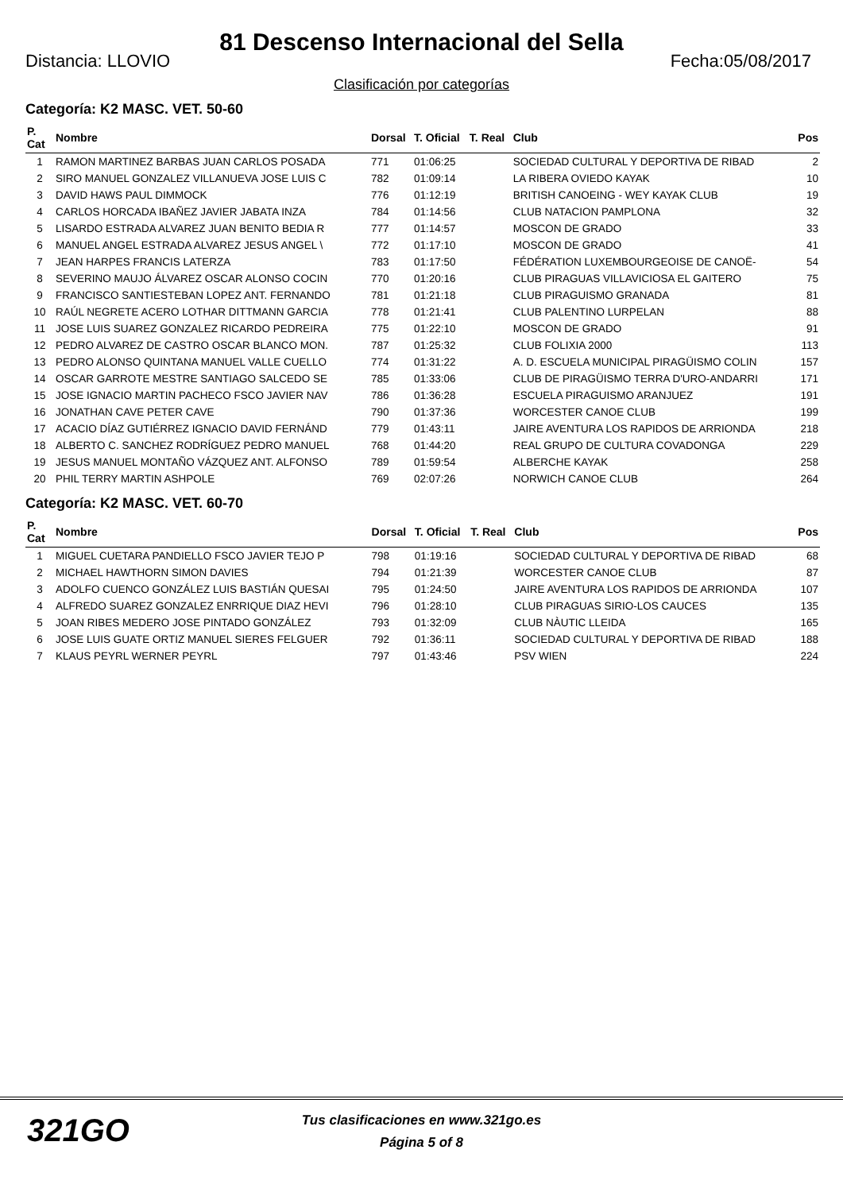81 Descenso Internacional del Sella
Distancia: LLOVIO Fecha:05/08/2017
Clasificación por categorías
Categoría: K2 MASC. VET. 50-60
| P. Cat | Nombre | Dorsal | T. Oficial | T. Real | Club | Pos |
| --- | --- | --- | --- | --- | --- | --- |
| 1 | RAMON MARTINEZ BARBAS JUAN CARLOS POSADA | 771 | 01:06:25 | | SOCIEDAD CULTURAL Y DEPORTIVA DE RIBAD | 2 |
| 2 | SIRO MANUEL GONZALEZ VILLANUEVA JOSE LUIS C | 782 | 01:09:14 | | LA RIBERA OVIEDO KAYAK | 10 |
| 3 | DAVID HAWS PAUL DIMMOCK | 776 | 01:12:19 | | BRITISH CANOEING - WEY KAYAK CLUB | 19 |
| 4 | CARLOS HORCADA IBAÑEZ JAVIER JABATA INZA | 784 | 01:14:56 | | CLUB NATACION PAMPLONA | 32 |
| 5 | LISARDO ESTRADA ALVAREZ JUAN BENITO BEDIA R | 777 | 01:14:57 | | MOSCON DE GRADO | 33 |
| 6 | MANUEL ANGEL ESTRADA ALVAREZ JESUS ANGEL \ | 772 | 01:17:10 | | MOSCON DE GRADO | 41 |
| 7 | JEAN HARPES FRANCIS LATERZA | 783 | 01:17:50 | | FÉDÉRATION LUXEMBOURGEOISE DE CANOË- | 54 |
| 8 | SEVERINO MAUJO ÁLVAREZ OSCAR ALONSO COCIN | 770 | 01:20:16 | | CLUB PIRAGUAS VILLAVICIOSA EL GAITERO | 75 |
| 9 | FRANCISCO SANTIESTEBAN LOPEZ ANT. FERNANDO | 781 | 01:21:18 | | CLUB PIRAGUISMO GRANADA | 81 |
| 10 | RAÚL NEGRETE ACERO LOTHAR DITTMANN GARCIA | 778 | 01:21:41 | | CLUB PALENTINO LURPELAN | 88 |
| 11 | JOSE LUIS SUAREZ GONZALEZ RICARDO PEDREIRA | 775 | 01:22:10 | | MOSCON DE GRADO | 91 |
| 12 | PEDRO ALVAREZ DE CASTRO OSCAR BLANCO MON. | 787 | 01:25:32 | | CLUB FOLIXIA 2000 | 113 |
| 13 | PEDRO ALONSO QUINTANA MANUEL VALLE CUELLO | 774 | 01:31:22 | | A. D. ESCUELA MUNICIPAL PIRAGÜISMO COLIN | 157 |
| 14 | OSCAR GARROTE MESTRE SANTIAGO SALCEDO SE | 785 | 01:33:06 | | CLUB DE PIRAGÜISMO TERRA D'URO-ANDARRI | 171 |
| 15 | JOSE IGNACIO MARTIN PACHECO FSCO JAVIER NAV | 786 | 01:36:28 | | ESCUELA PIRAGUISMO ARANJUEZ | 191 |
| 16 | JONATHAN CAVE PETER CAVE | 790 | 01:37:36 | | WORCESTER CANOE CLUB | 199 |
| 17 | ACACIO DÍAZ GUTIÉRREZ IGNACIO DAVID FERNÁND | 779 | 01:43:11 | | JAIRE AVENTURA LOS RAPIDOS DE ARRIONDA | 218 |
| 18 | ALBERTO C. SANCHEZ RODRÍGUEZ PEDRO MANUEL | 768 | 01:44:20 | | REAL GRUPO DE CULTURA COVADONGA | 229 |
| 19 | JESUS MANUEL MONTAÑO VÁZQUEZ ANT. ALFONSO | 789 | 01:59:54 | | ALBERCHE KAYAK | 258 |
| 20 | PHIL TERRY MARTIN ASHPOLE | 769 | 02:07:26 | | NORWICH CANOE CLUB | 264 |
Categoría: K2 MASC. VET. 60-70
| P. Cat | Nombre | Dorsal | T. Oficial | T. Real | Club | Pos |
| --- | --- | --- | --- | --- | --- | --- |
| 1 | MIGUEL CUETARA PANDIELLO FSCO JAVIER TEJO P | 798 | 01:19:16 | | SOCIEDAD CULTURAL Y DEPORTIVA DE RIBAD | 68 |
| 2 | MICHAEL HAWTHORN SIMON DAVIES | 794 | 01:21:39 | | WORCESTER CANOE CLUB | 87 |
| 3 | ADOLFO CUENCO GONZÁLEZ LUIS BASTIÁN QUESAI | 795 | 01:24:50 | | JAIRE AVENTURA LOS RAPIDOS DE ARRIONDA | 107 |
| 4 | ALFREDO SUAREZ GONZALEZ ENRRIQUE DIAZ HEVI | 796 | 01:28:10 | | CLUB PIRAGUAS SIRIO-LOS CAUCES | 135 |
| 5 | JOAN RIBES MEDERO JOSE PINTADO GONZÁLEZ | 793 | 01:32:09 | | CLUB NÀUTIC LLEIDA | 165 |
| 6 | JOSE LUIS GUATE ORTIZ MANUEL SIERES FELGUER | 792 | 01:36:11 | | SOCIEDAD CULTURAL Y DEPORTIVA DE RIBAD | 188 |
| 7 | KLAUS PEYRL WERNER PEYRL | 797 | 01:43:46 | | PSV WIEN | 224 |
321GO
Tus clasificaciones en www.321go.es
Página 5 of 8